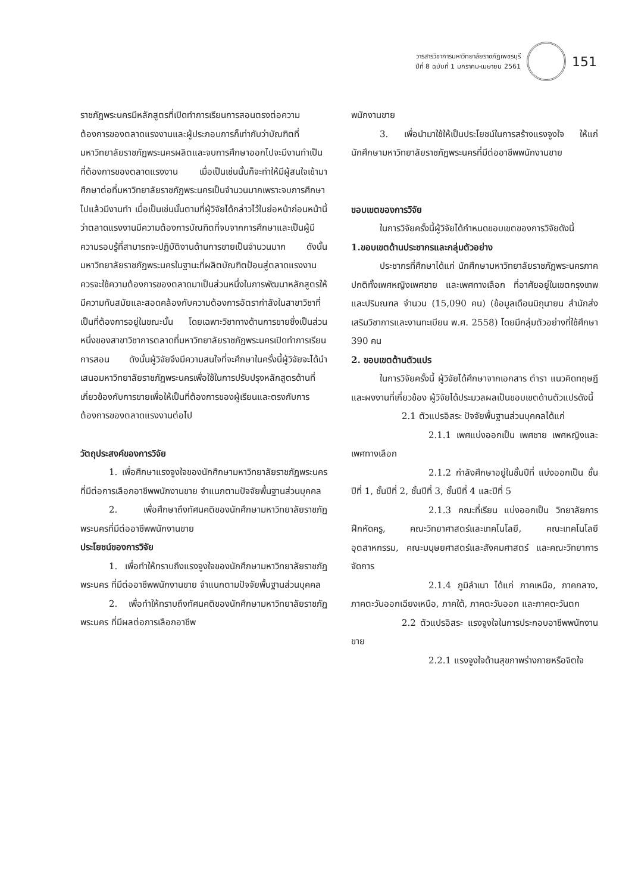วารสารวิชาการมหาวิทยาลัยราชภัฏเพชรบุรี
ปีที่ 8 ฉบับที่ 1 มกราคม-เมษายน 2561
151
ราชภัฏพระนครมีหลักสูตรที่เปิดทำการเรียนการสอนตรงต่อความต้องการของตลาดแรงงานและผู้ประกอบการก็เท่ากับว่าบัณฑิตที่มหาวิทยาลัยราชภัฏพระนครผลิตและจบการศึกษาออกไปจะมีงานทำเป็นที่ต้องการของตลาดแรงงาน เมื่อเป็นเช่นนั้นก็จะทำให้มีผู้สนใจเข้ามาศึกษาต่อที่มหาวิทยาลัยราชภัฏพระนครเป็นจำนวนมากเพราะจบการศึกษาไปแล้วมีงานทำ เมื่อเป็นเช่นนั้นตามที่ผู้วิจัยได้กล่าวไว้ในย่อหน้าก่อนหน้านี้ว่าตลาดแรงงานมีความต้องการบัณฑิตที่จบจากการศึกษาและเป็นผู้มีความรอบรู้ที่สามารถจะปฏิบัติงานด้านการขายเป็นจำนวนมาก ดังนั้นมหาวิทยาลัยราชภัฏพระนครในฐานะที่ผลิตบัณฑิตป้อนสู่ตลาดแรงงานควรจะใช้ความต้องการของตลาดมาเป็นส่วนหนึ่งในการพัฒนาหลักสูตรให้มีความทันสมัยและสอดคล้องกับความต้องการอัตรากำลังในสาขาวิชาที่เป็นที่ต้องการอยู่ในขณะนั้น โดยเฉพาะวิชาทางด้านการขายซึ่งเป็นส่วนหนึ่งของสาขาวิชาการตลาดที่มหาวิทยาลัยราชภัฏพระนครเปิดทำการเรียนการสอน ดังนั้นผู้วิจัยจึงมีความสนใจที่จะศึกษาในครั้งนี้ผู้วิจัยจะได้นำเสนอมหาวิทยาลัยราชภัฏพระนครเพื่อใช้ในการปรับปรุงหลักสูตรด้านที่เกี่ยวข้องกับการขายเพื่อให้เป็นที่ต้องการของผู้เรียนและตรงกับการต้องการของตลาดแรงงานต่อไป
วัตถุประสงค์ของการวิจัย
1. เพื่อศึกษาแรงจูงใจของนักศึกษามหาวิทยาลัยราชภัฏพระนครที่มีต่อการเลือกอาชีพพนักงานขาย จำแนกตามปัจจัยพื้นฐานส่วนบุคคล
2. เพื่อศึกษาถึงทัศนคติของนักศึกษามหาวิทยาลัยราชภัฏพระนครที่มีต่ออาชีพพนักงานขาย
ประโยชน์ของการวิจัย
1. เพื่อทำให้ทราบถึงแรงจูงใจของนักศึกษามหาวิทยาลัยราชภัฏพระนคร ที่มีต่ออาชีพพนักงานขาย จำแนกตามปัจจัยพื้นฐานส่วนบุคคล
2. เพื่อทำให้ทราบถึงทัศนคติของนักศึกษามหาวิทยาลัยราชภัฏพระนคร ที่มีผลต่อการเลือกอาชีพ
พนักงานขาย
3. เพื่อนำมาใช้ให้เป็นประโยชน์ในการสร้างแรงจูงใจ ให้แก่นักศึกษามหาวิทยาลัยราชภัฏพระนครที่มีต่ออาชีพพนักงานขาย
ขอบเขตของการวิจัย
ในการวิจัยครั้งนี้ผู้วิจัยได้กำหนดขอบเขตของการวิจัยดังนี้
1.ขอบเขตด้านประชากรและกลุ่มตัวอย่าง
ประชากรที่ศึกษาได้แก่ นักศึกษามหาวิทยาลัยราชภัฏพระนครภาคปกติทั้งเพศหญิงเพศชาย และเพศทางเลือก ที่อาศัยอยู่ในเขตกรุงเทพและปริมณฑล จำนวน (15,090 คน) (ข้อมูลเดือนมิถุนายน สำนักส่งเสริมวิชาการและงานทะเบียน พ.ศ. 2558) โดยมีกลุ่มตัวอย่างที่ใช้ศึกษา 390 คน
2. ขอบเขตด้านตัวแปร
ในการวิจัยครั้งนี้ ผู้วิจัยได้ศึกษาจากเอกสาร ตำรา แนวคิดทฤษฎี และผงงานที่เกี่ยวข้อง ผู้วิจัยได้ประมวลผลเป็นขอบเขตด้านตัวแปรดังนี้
2.1 ตัวแปรอิสระ ปัจจัยพื้นฐานส่วนบุคคลได้แก่
2.1.1 เพศแบ่งออกเป็น เพศชาย เพศหญิงและเพศทางเลือก
2.1.2 กำลังศึกษาอยู่ในชั้นปีที่ แบ่งออกเป็น ชั้นปีที่ 1, ชั้นปีที่ 2, ชั้นปีที่ 3, ชั้นปีที่ 4 และปีที่ 5
2.1.3 คณะที่เรียน แบ่งออกเป็น วิทยาลัยการฝึกหัดครู, คณะวิทยาศาสตร์และเทคโนโลยี, คณะเทคโนโลยีอุตสาหกรรม, คณะมนุษยศาสตร์และสังคมศาสตร์ และคณะวิทยาการจัดการ
2.1.4 ภูมิลำเนา ได้แก่ ภาคเหนือ, ภาคกลาง, ภาคตะวันออกเฉียงเหนือ, ภาคใต้, ภาคตะวันออก และภาคตะวันตก
2.2 ตัวแปรอิสระ แรงจูงใจในการประกอบอาชีพพนักงานขาย
2.2.1 แรงจูงใจด้านสุขภาพร่างกายหรือจิตใจ